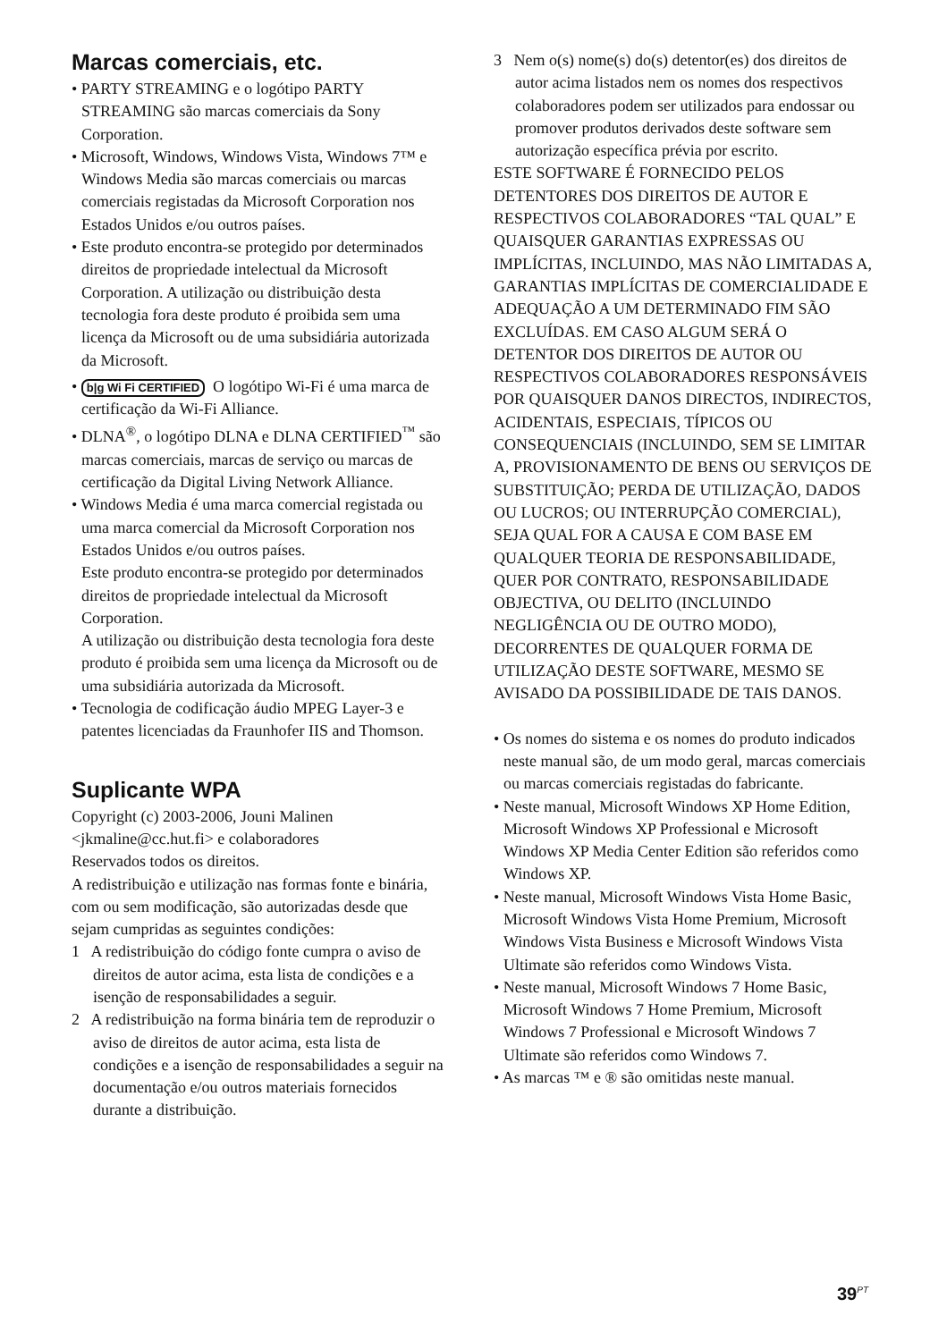Marcas comerciais, etc.
• PARTY STREAMING e o logótipo PARTY STREAMING são marcas comerciais da Sony Corporation.
• Microsoft, Windows, Windows Vista, Windows 7™ e Windows Media são marcas comerciais ou marcas comerciais registadas da Microsoft Corporation nos Estados Unidos e/ou outros países.
• Este produto encontra-se protegido por determinados direitos de propriedade intelectual da Microsoft Corporation. A utilização ou distribuição desta tecnologia fora deste produto é proibida sem uma licença da Microsoft ou de uma subsidiária autorizada da Microsoft.
• b|g Wi Fi CERTIFIED O logótipo Wi-Fi é uma marca de certificação da Wi-Fi Alliance.
• DLNA<sup>®</sup>, o logótipo DLNA e DLNA CERTIFIED<sup>™</sup> são marcas comerciais, marcas de serviço ou marcas de certificação da Digital Living Network Alliance.
• Windows Media é uma marca comercial registada ou uma marca comercial da Microsoft Corporation nos Estados Unidos e/ou outros países.
Este produto encontra-se protegido por determinados direitos de propriedade intelectual da Microsoft Corporation.
A utilização ou distribuição desta tecnologia fora deste produto é proibida sem uma licença da Microsoft ou de uma subsidiária autorizada da Microsoft.
• Tecnologia de codificação áudio MPEG Layer-3 e patentes licenciadas da Fraunhofer IIS and Thomson.
Suplicante WPA
Copyright (c) 2003-2006, Jouni Malinen <jkmaline@cc.hut.fi> e colaboradores
Reservados todos os direitos.
A redistribuição e utilização nas formas fonte e binária, com ou sem modificação, são autorizadas desde que sejam cumpridas as seguintes condições:
1 A redistribuição do código fonte cumpra o aviso de direitos de autor acima, esta lista de condições e a isenção de responsabilidades a seguir.
2 A redistribuição na forma binária tem de reproduzir o aviso de direitos de autor acima, esta lista de condições e a isenção de responsabilidades a seguir na documentação e/ou outros materiais fornecidos durante a distribuição.
3 Nem o(s) nome(s) do(s) detentor(es) dos direitos de autor acima listados nem os nomes dos respectivos colaboradores podem ser utilizados para endossar ou promover produtos derivados deste software sem autorização específica prévia por escrito.
ESTE SOFTWARE É FORNECIDO PELOS DETENTORES DOS DIREITOS DE AUTOR E RESPECTIVOS COLABORADORES “TAL QUAL” E QUAISQUER GARANTIAS EXPRESSAS OU IMPLÍCITAS, INCLUINDO, MAS NÃO LIMITADAS A, GARANTIAS IMPLÍCITAS DE COMERCIALIDADE E ADEQUAÇÃO A UM DETERMINADO FIM SÃO EXCLUÍDAS. EM CASO ALGUM SERÁ O DETENTOR DOS DIREITOS DE AUTOR OU RESPECTIVOS COLABORADORES RESPONSÁVEIS POR QUAISQUER DANOS DIRECTOS, INDIRECTOS, ACIDENTAIS, ESPECIAIS, TÍPICOS OU CONSEQUENCIAIS (INCLUINDO, SEM SE LIMITAR A, PROVISIONAMENTO DE BENS OU SERVIÇOS DE SUBSTITUIÇÃO; PERDA DE UTILIZAÇÃO, DADOS OU LUCROS; OU INTERRUPÇÃO COMERCIAL), SEJA QUAL FOR A CAUSA E COM BASE EM QUALQUER TEORIA DE RESPONSABILIDADE, QUER POR CONTRATO, RESPONSABILIDADE OBJECTIVA, OU DELITO (INCLUINDO NEGLIGÊNCIA OU DE OUTRO MODO), DECORRENTES DE QUALQUER FORMA DE UTILIZAÇÃO DESTE SOFTWARE, MESMO SE AVISADO DA POSSIBILIDADE DE TAIS DANOS.
• Os nomes do sistema e os nomes do produto indicados neste manual são, de um modo geral, marcas comerciais ou marcas comerciais registadas do fabricante.
• Neste manual, Microsoft Windows XP Home Edition, Microsoft Windows XP Professional e Microsoft Windows XP Media Center Edition são referidos como Windows XP.
• Neste manual, Microsoft Windows Vista Home Basic, Microsoft Windows Vista Home Premium, Microsoft Windows Vista Business e Microsoft Windows Vista Ultimate são referidos como Windows Vista.
• Neste manual, Microsoft Windows 7 Home Basic, Microsoft Windows 7 Home Premium, Microsoft Windows 7 Professional e Microsoft Windows 7 Ultimate são referidos como Windows 7.
• As marcas ™ e ® são omitidas neste manual.
39<sup>PT</sup>